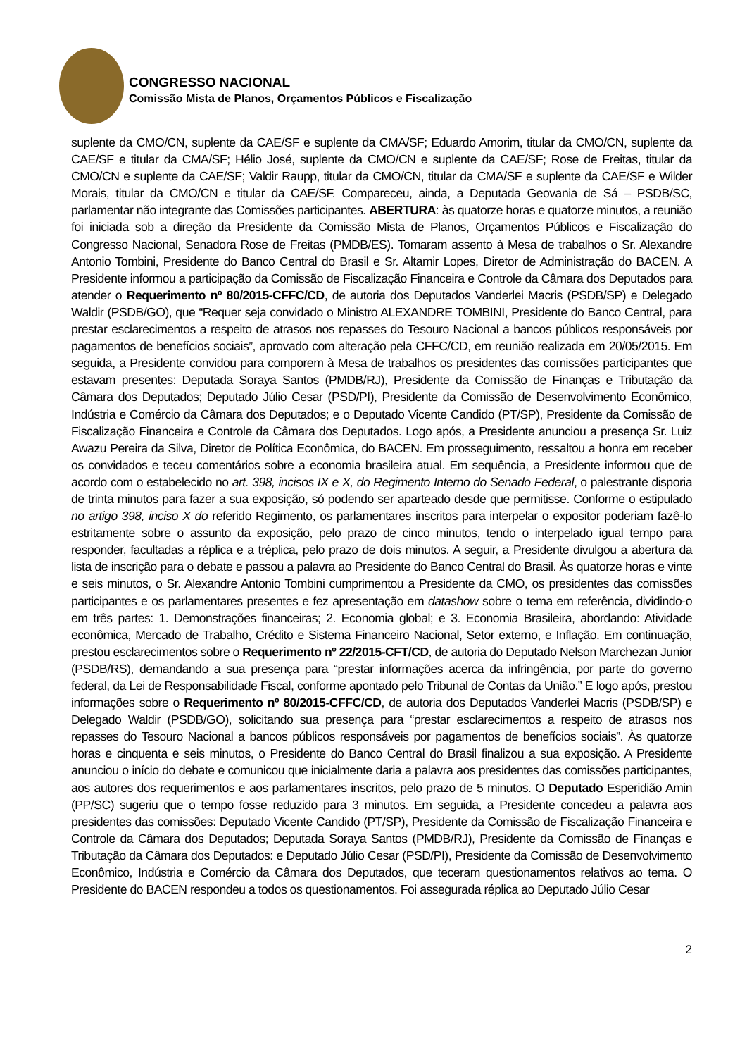CONGRESSO NACIONAL
Comissão Mista de Planos, Orçamentos Públicos e Fiscalização
suplente da CMO/CN, suplente da CAE/SF e suplente da CMA/SF; Eduardo Amorim, titular da CMO/CN, suplente da CAE/SF e titular da CMA/SF; Hélio José, suplente da CMO/CN e suplente da CAE/SF; Rose de Freitas, titular da CMO/CN e suplente da CAE/SF; Valdir Raupp, titular da CMO/CN, titular da CMA/SF e suplente da CAE/SF e Wilder Morais, titular da CMO/CN e titular da CAE/SF. Compareceu, ainda, a Deputada Geovania de Sá – PSDB/SC, parlamentar não integrante das Comissões participantes. ABERTURA: às quatorze horas e quatorze minutos, a reunião foi iniciada sob a direção da Presidente da Comissão Mista de Planos, Orçamentos Públicos e Fiscalização do Congresso Nacional, Senadora Rose de Freitas (PMDB/ES). Tomaram assento à Mesa de trabalhos o Sr. Alexandre Antonio Tombini, Presidente do Banco Central do Brasil e Sr. Altamir Lopes, Diretor de Administração do BACEN. A Presidente informou a participação da Comissão de Fiscalização Financeira e Controle da Câmara dos Deputados para atender o Requerimento nº 80/2015-CFFC/CD, de autoria dos Deputados Vanderlei Macris (PSDB/SP) e Delegado Waldir (PSDB/GO), que “Requer seja convidado o Ministro ALEXANDRE TOMBINI, Presidente do Banco Central, para prestar esclarecimentos a respeito de atrasos nos repasses do Tesouro Nacional a bancos públicos responsáveis por pagamentos de benefícios sociais”, aprovado com alteração pela CFFC/CD, em reunião realizada em 20/05/2015. Em seguida, a Presidente convidou para comporem à Mesa de trabalhos os presidentes das comissões participantes que estavam presentes: Deputada Soraya Santos (PMDB/RJ), Presidente da Comissão de Finanças e Tributação da Câmara dos Deputados; Deputado Júlio Cesar (PSD/PI), Presidente da Comissão de Desenvolvimento Econômico, Indústria e Comércio da Câmara dos Deputados; e o Deputado Vicente Candido (PT/SP), Presidente da Comissão de Fiscalização Financeira e Controle da Câmara dos Deputados. Logo após, a Presidente anunciou a presença Sr. Luiz Awazu Pereira da Silva, Diretor de Política Econômica, do BACEN. Em prosseguimento, ressaltou a honra em receber os convidados e teceu comentários sobre a economia brasileira atual. Em sequência, a Presidente informou que de acordo com o estabelecido no art. 398, incisos IX e X, do Regimento Interno do Senado Federal, o palestrante disporia de trinta minutos para fazer a sua exposição, só podendo ser aparteado desde que permitisse. Conforme o estipulado no artigo 398, inciso X do referido Regimento, os parlamentares inscritos para interpelar o expositor poderiam fazê-lo estritamente sobre o assunto da exposição, pelo prazo de cinco minutos, tendo o interpelado igual tempo para responder, facultadas a réplica e a tréplica, pelo prazo de dois minutos. A seguir, a Presidente divulgou a abertura da lista de inscrição para o debate e passou a palavra ao Presidente do Banco Central do Brasil. Às quatorze horas e vinte e seis minutos, o Sr. Alexandre Antonio Tombini cumprimentou a Presidente da CMO, os presidentes das comissões participantes e os parlamentares presentes e fez apresentação em datashow sobre o tema em referência, dividindo-o em três partes: 1. Demonstrações financeiras; 2. Economia global; e 3. Economia Brasileira, abordando: Atividade econômica, Mercado de Trabalho, Crédito e Sistema Financeiro Nacional, Setor externo, e Inflação. Em continuação, prestou esclarecimentos sobre o Requerimento nº 22/2015-CFT/CD, de autoria do Deputado Nelson Marchezan Junior (PSDB/RS), demandando a sua presença para “prestar informações acerca da infringência, por parte do governo federal, da Lei de Responsabilidade Fiscal, conforme apontado pelo Tribunal de Contas da União.” E logo após, prestou informações sobre o Requerimento nº 80/2015-CFFC/CD, de autoria dos Deputados Vanderlei Macris (PSDB/SP) e Delegado Waldir (PSDB/GO), solicitando sua presença para “prestar esclarecimentos a respeito de atrasos nos repasses do Tesouro Nacional a bancos públicos responsáveis por pagamentos de benefícios sociais”. Às quatorze horas e cinquenta e seis minutos, o Presidente do Banco Central do Brasil finalizou a sua exposição. A Presidente anunciou o início do debate e comunicou que inicialmente daria a palavra aos presidentes das comissões participantes, aos autores dos requerimentos e aos parlamentares inscritos, pelo prazo de 5 minutos. O Deputado Esperidião Amin (PP/SC) sugeriu que o tempo fosse reduzido para 3 minutos. Em seguida, a Presidente concedeu a palavra aos presidentes das comissões: Deputado Vicente Candido (PT/SP), Presidente da Comissão de Fiscalização Financeira e Controle da Câmara dos Deputados; Deputada Soraya Santos (PMDB/RJ), Presidente da Comissão de Finanças e Tributação da Câmara dos Deputados: e Deputado Júlio Cesar (PSD/PI), Presidente da Comissão de Desenvolvimento Econômico, Indústria e Comércio da Câmara dos Deputados, que teceram questionamentos relativos ao tema. O Presidente do BACEN respondeu a todos os questionamentos. Foi assegurada réplica ao Deputado Júlio Cesar
2